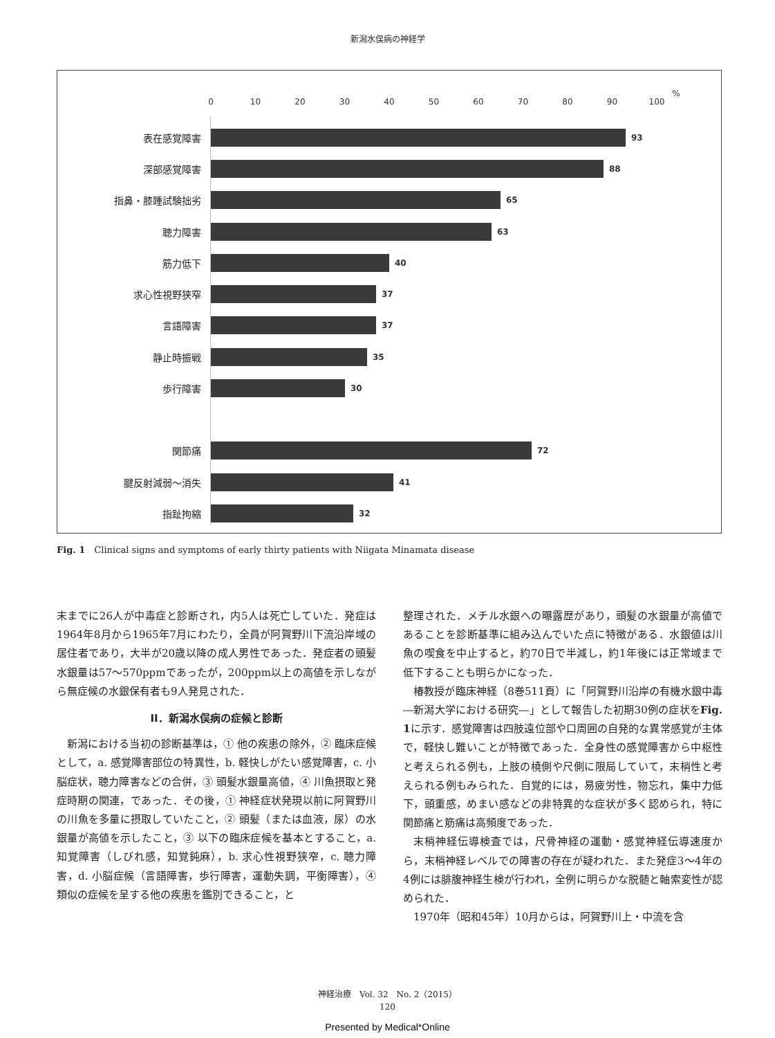新潟水俣病の神経学
0 10 20 30 40 50 60 70 80 90 100
%
表在感覚障害
93
深部感覚障害
88
指鼻・膝踵試験拙劣
65
聴力障害
63
筋力低下
40
求心性視野狭窄
37
言語障害
37
静止時振戦
35
歩行障害
30
関節痛
72
腱反射減弱～消失
41
指趾拘縮
32
Fig. 1　Clinical signs and symptoms of early thirty patients with Niigata Minamata disease
末までに26人が中毒症と診断され，内5人は死亡していた．発症は1964年8月から1965年7月にわたり，全員が阿賀野川下流沿岸域の居住者であり，大半が20歳以降の成人男性であった．発症者の頭髪水銀量は57～570ppmであったが，200ppm以上の高値を示しながら無症候の水銀保有者も9人発見された．
II．新潟水俣病の症候と診断
新潟における当初の診断基準は，① 他の疾患の除外，② 臨床症候として，a. 感覚障害部位の特異性，b. 軽快しがたい感覚障害，c. 小脳症状，聴力障害などの合併，③ 頭髪水銀量高値，④ 川魚摂取と発症時期の関連，であった．その後，① 神経症状発現以前に阿賀野川の川魚を多量に摂取していたこと，② 頭髪（または血液，尿）の水銀量が高値を示したこと，③ 以下の臨床症候を基本とすること，a. 知覚障害（しびれ感，知覚鈍麻），b. 求心性視野狭窄，c. 聴力障害，d. 小脳症候（言語障害，歩行障害，運動失調，平衡障害），④ 類似の症候を呈する他の疾患を鑑別できること，と
整理された．メチル水銀への曝露歴があり，頭髪の水銀量が高値であることを診断基準に組み込んでいた点に特徴がある．水銀値は川魚の喫食を中止すると，約70日で半減し，約1年後には正常域まで低下することも明らかになった．
椿教授が臨床神経（8巻511頁）に「阿賀野川沿岸の有機水銀中毒―新潟大学における研究―」として報告した初期30例の症状をFig. 1に示す．感覚障害は四肢遠位部や口周囲の自発的な異常感覚が主体で，軽快し難いことが特徴であった．全身性の感覚障害から中枢性と考えられる例も，上肢の橈側や尺側に限局していて，末梢性と考えられる例もみられた．自覚的には，易疲労性，物忘れ，集中力低下，頭重感，めまい感などの非特異的な症状が多く認められ，特に関節痛と筋痛は高頻度であった．
末梢神経伝導検査では，尺骨神経の運動・感覚神経伝導速度から，末梢神経レベルでの障害の存在が疑われた．また発症3～4年の4例には腓腹神経生検が行われ，全例に明らかな脱髄と軸索変性が認められた．
1970年（昭和45年）10月からは，阿賀野川上・中流を含
神経治療　Vol. 32　No. 2（2015）
120
Presented by Medical*Online